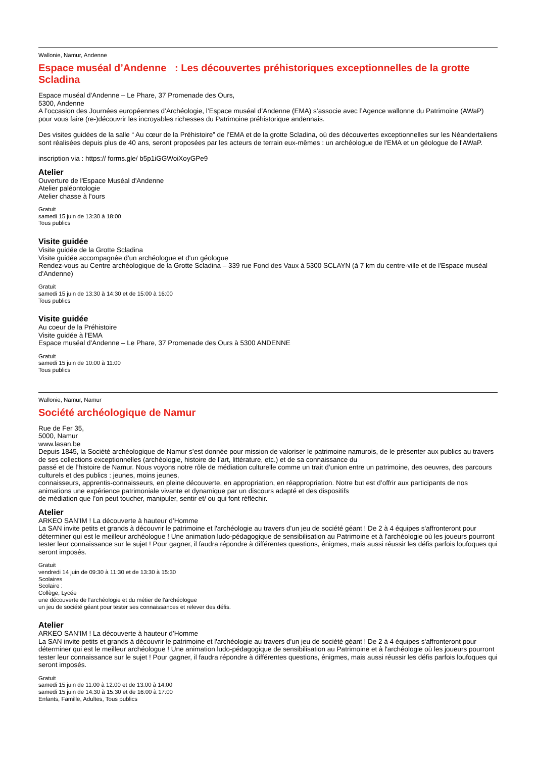Wallonie, Namur, Andenne
Espace muséal d’Andenne : Les découvertes préhistoriques exceptionnelles de la grotte Scladina
Espace muséal d'Andenne – Le Phare, 37 Promenade des Ours,
5300, Andenne
A l’occasion des Journées européennes d’Archéologie, l’Espace muséal d’Andenne (EMA) s’associe avec l’Agence wallonne du Patrimoine (AWaP) pour vous faire (re-)découvrir les incroyables richesses du Patrimoine préhistorique andennais.
Des visites guidées de la salle “ Au cœur de la Préhistoire” de l’EMA et de la grotte Scladina, où des découvertes exceptionnelles sur les Néandertaliens sont réalisées depuis plus de 40 ans, seront proposées par les acteurs de terrain eux-mêmes : un archéologue de l'EMA et un géologue de l'AWaP.
inscription via : https:// forms.gle/ b5p1iGGWoiXoyGPe9
Atelier
Ouverture de l'Espace Muséal d'Andenne
Atelier paléontologie
Atelier chasse à l'ours
Gratuit
samedi 15 juin de 13:30 à 18:00
Tous publics
Visite guidée
Visite guidée de la Grotte Scladina
Visite guidée accompagnée d'un archéologue et d'un géologue
Rendez-vous au Centre archéologique de la Grotte Scladina – 339 rue Fond des Vaux à 5300 SCLAYN (à 7 km du centre-ville et de l'Espace muséal d'Andenne)
Gratuit
samedi 15 juin de 13:30 à 14:30 et de 15:00 à 16:00
Tous publics
Visite guidée
Au coeur de la Préhistoire
Visite guidée à l'EMA
Espace muséal d'Andenne – Le Phare, 37 Promenade des Ours à 5300 ANDENNE
Gratuit
samedi 15 juin de 10:00 à 11:00
Tous publics
Wallonie, Namur, Namur
Société archéologique de Namur
Rue de Fer 35,
5000, Namur
www.lasan.be
Depuis 1845, la Société archéologique de Namur s’est donnée pour mission de valoriser le patrimoine namurois, de le présenter aux publics au travers de ses collections exceptionnelles (archéologie, histoire de l’art, littérature, etc.) et de sa connaissance du
passé et de l’histoire de Namur. Nous voyons notre rôle de médiation culturelle comme un trait d’union entre un patrimoine, des oeuvres, des parcours culturels et des publics : jeunes, moins jeunes,
connaisseurs, apprentis-connaisseurs, en pleine découverte, en appropriation, en réappropriation. Notre but est d’offrir aux participants de nos animations une expérience patrimoniale vivante et dynamique par un discours adapté et des dispositifs
de médiation que l’on peut toucher, manipuler, sentir et/ ou qui font réfléchir.
Atelier
ARKEO SAN’IM ! La découverte à hauteur d’Homme
La SAN invite petits et grands à découvrir le patrimoine et l'archéologie au travers d'un jeu de société géant ! De 2 à 4 équipes s'affronteront pour déterminer qui est le meilleur archéologue ! Une animation ludo-pédagogique de sensibilisation au Patrimoine et à l'archéologie où les joueurs pourront tester leur connaissance sur le sujet ! Pour gagner, il faudra répondre à différentes questions, énigmes, mais aussi réussir les défis parfois loufoques qui seront imposés.
Gratuit
vendredi 14 juin de 09:30 à 11:30 et de 13:30 à 15:30
Scolaires
Scolaire :
Collège, Lycée
une découverte de l'archéologie et du métier de l'archéologue
un jeu de société géant pour tester ses connaissances et relever des défis.
Atelier
ARKEO SAN’IM ! La découverte à hauteur d’Homme
La SAN invite petits et grands à découvrir le patrimoine et l'archéologie au travers d'un jeu de société géant ! De 2 à 4 équipes s'affronteront pour déterminer qui est le meilleur archéologue ! Une animation ludo-pédagogique de sensibilisation au Patrimoine et à l'archéologie où les joueurs pourront tester leur connaissance sur le sujet ! Pour gagner, il faudra répondre à différentes questions, énigmes, mais aussi réussir les défis parfois loufoques qui seront imposés.
Gratuit
samedi 15 juin de 11:00 à 12:00 et de 13:00 à 14:00
samedi 15 juin de 14:30 à 15:30 et de 16:00 à 17:00
Enfants, Famille, Adultes, Tous publics